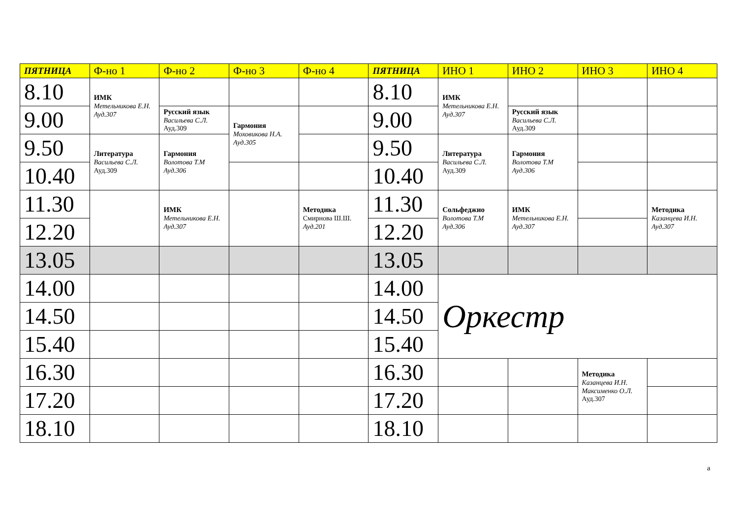| ПЯТНИЦА | Ф-но 1 | Ф-но 2 | Ф-но 3 | Ф-но 4 | ПЯТНИЦА | ИНО 1 | ИНО 2 | ИНО 3 | ИНО 4 |
| --- | --- | --- | --- | --- | --- | --- | --- | --- | --- |
| 8.10 | ИМК Метельникова Е.Н. Ауд.307 | | | | 8.10 | ИМК Метельникова Е.Н. Ауд.307 | | | |
| 9.00 | | Русский язык Васильева С.Л. Ауд.309 | Гармония Моховикова Н.А. Ауд.305 | | 9.00 | | Русский язык Васильева С.Л. Ауд.309 | | |
| 9.50 | Литература Васильева С.Л. Ауд.309 | Гармония Волотова Т.М Ауд.306 | | | 9.50 | Литература Васильева С.Л. Ауд.309 | Гармония Волотова Т.М Ауд.306 | | |
| 10.40 | | | | | 10.40 | | | | |
| 11.30 | | ИМК Метельникова Е.Н. Ауд.307 | | Методика Смирнова Ш.Ш. Ауд.201 | 11.30 | Сольфеджио Волотова Т.М Ауд.306 | ИМК Метельникова Е.Н. Ауд.307 | | Методика Казанцева И.Н. Ауд.307 |
| 12.20 | | | | | 12.20 | | | | |
| 13.05 | | | | | 13.05 | | | | |
| 14.00 | | | | | 14.00 | Оркестр | | | |
| 14.50 | | | | | 14.50 | | | | |
| 15.40 | | | | | 15.40 | | | | |
| 16.30 | | | | | 16.30 | | | Методика Казанцева И.Н. Максименко О.Л. Ауд.307 | |
| 17.20 | | | | | 17.20 | | | | |
| 18.10 | | | | | 18.10 | | | | |
а